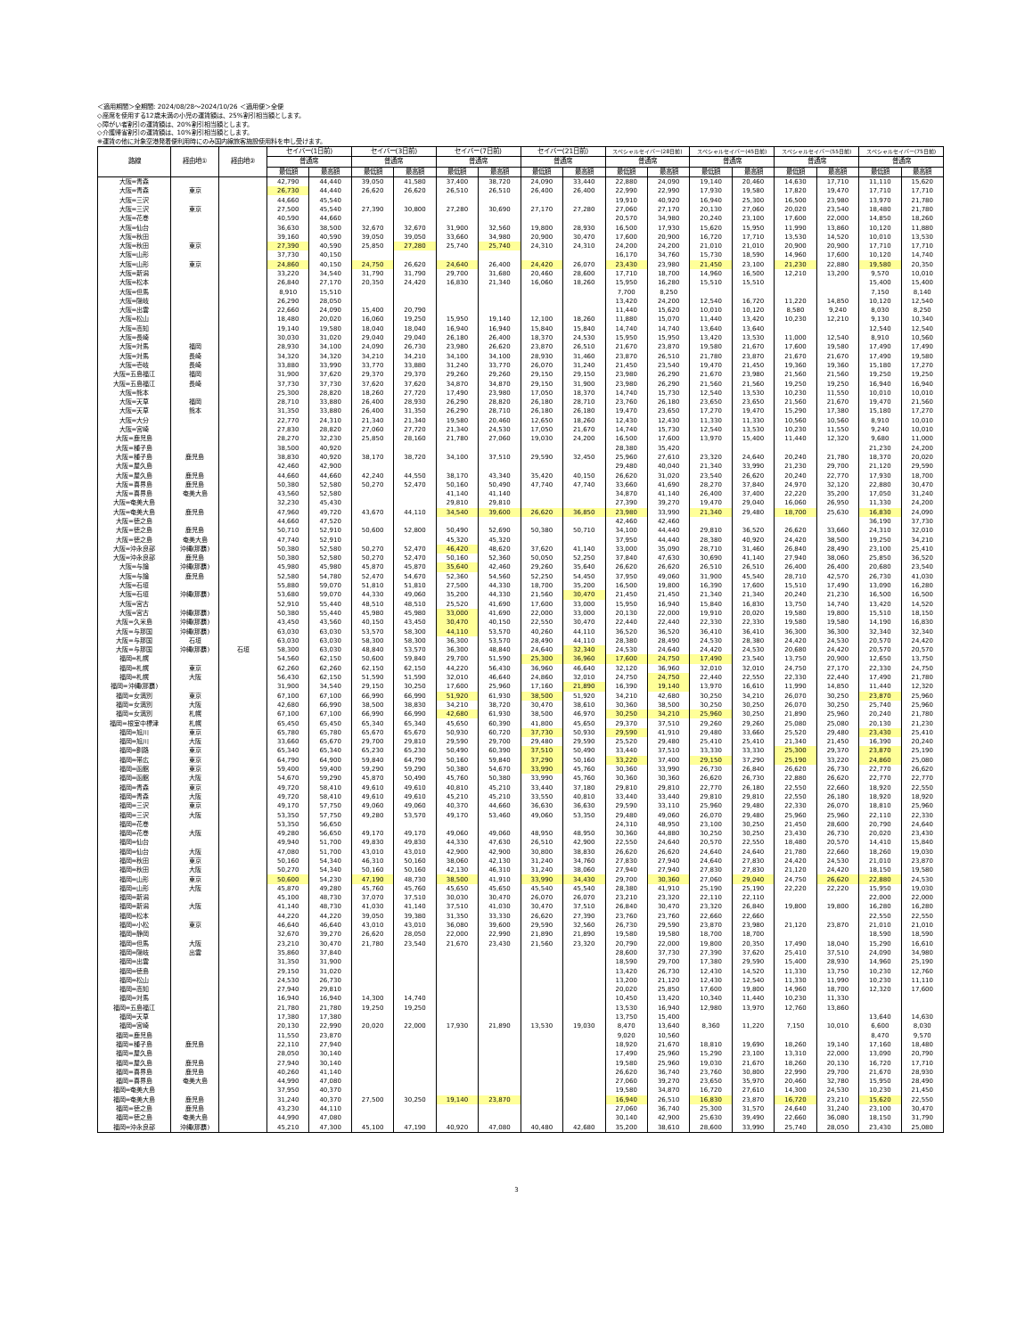＜適用期間＞全期間: 2024/08/28～2024/10/26 ＜適用便＞全便
◇座席を使用する12歳未満の小児の運賃額は、25%割引相当額とします。
◇障がい者割引の運賃額は、20%割引相当額とします。
◇介護帰省割引の運賃額は、10%割引相当額とします。
※運賃の他に対象空港発着便利用時にのみ国内線旅客施設使用料を申し受けます。
| 路線 | 経由地① | 経由地② | セイバー(1日前) | | セイバー(3日前) | | セイバー(7日前) | | セイバー(21日前) | | スペシャルセイバー(28日前) | | スペシャルセイバー(45日前) | | スペシャルセイバー(55日前) | | スペシャルセイバー(75日前) | |
| --- | --- | --- | --- | --- | --- | --- | --- | --- | --- | --- | --- | --- | --- | --- | --- | --- | --- | --- |
| | | | 普通席 | | 普通席 | | 普通席 | | 普通席 | | 普通席 | | 普通席 | | 普通席 | | 普通席 | |
| | | | 最低額 | 最高額 | 最低額 | 最高額 | 最低額 | 最高額 | 最低額 | 最高額 | 最低額 | 最高額 | 最低額 | 最高額 | 最低額 | 最高額 | 最低額 | 最高額 |
| 大阪=青森 | | | 42,790 | 44,440 | 39,050 | 41,580 | 37,400 | 38,720 | 24,090 | 33,440 | 22,880 | 24,090 | 19,140 | 20,460 | 14,630 | 17,710 | 11,110 | 15,620 |
| 大阪=青森 | 東京 | | 26,730 | 44,440 | 26,620 | 26,620 | 26,510 | 26,510 | 26,400 | 26,400 | 22,990 | 22,990 | 17,930 | 19,580 | 17,820 | 19,470 | 17,710 | 17,710 |
| 大阪=三沢 | | | 44,660 | 45,540 | | | | | | | 19,910 | 40,920 | 16,940 | 25,300 | 16,500 | 23,980 | 13,970 | 21,780 |
| 大阪=三沢 | 東京 | | 27,500 | 45,540 | 27,390 | 30,800 | 27,280 | 30,690 | 27,170 | 27,280 | 27,060 | 27,170 | 20,130 | 27,060 | 20,020 | 23,540 | 18,480 | 21,780 |
| 大阪=花巻 | | | 40,590 | 44,660 | | | | | | | 20,570 | 34,980 | 20,240 | 23,100 | 17,600 | 22,000 | 14,850 | 18,260 |
| 大阪=仙台 | | | 36,630 | 38,500 | 32,670 | 32,670 | 31,900 | 32,560 | 19,800 | 28,930 | 16,500 | 17,930 | 15,620 | 15,950 | 11,990 | 13,860 | 10,120 | 11,880 |
| 大阪=秋田 | | | 39,160 | 40,590 | 39,050 | 39,050 | 33,660 | 34,980 | 20,900 | 30,470 | 17,600 | 20,900 | 16,720 | 17,710 | 13,530 | 14,520 | 10,010 | 13,530 |
| 大阪=秋田 | 東京 | | 27,390 | 40,590 | 25,850 | 27,280 | 25,740 | 25,740 | 24,310 | 24,310 | 24,200 | 24,200 | 21,010 | 21,010 | 20,900 | 20,900 | 17,710 | 17,710 |
| 大阪=山形 | | | 37,730 | 40,150 | | | | | | | 16,170 | 34,760 | 15,730 | 18,590 | 14,960 | 17,600 | 10,120 | 14,740 |
| 大阪=山形 | 東京 | | 24,860 | 40,150 | 24,750 | 26,620 | 24,640 | 26,400 | 24,420 | 26,070 | 23,430 | 23,980 | 21,450 | 23,100 | 21,230 | 22,880 | 19,580 | 20,350 |
| 大阪=新潟 | | | 33,220 | 34,540 | 31,790 | 31,790 | 29,700 | 31,680 | 20,460 | 28,600 | 17,710 | 18,700 | 14,960 | 16,500 | 12,210 | 13,200 | 9,570 | 10,010 |
| 大阪=松本 | | | 26,840 | 27,170 | 20,350 | 24,420 | 16,830 | 21,340 | 16,060 | 18,260 | 15,950 | 16,280 | 15,510 | 15,510 | | | 15,400 | 15,400 |
| 大阪=但馬 | | | 8,910 | 15,510 | | | | | | | 7,700 | 8,250 | | | | | 7,150 | 8,140 |
| 大阪=隠岐 | | | 26,290 | 28,050 | | | | | | | 13,420 | 24,200 | 12,540 | 16,720 | 11,220 | 14,850 | 10,120 | 12,540 |
| 大阪=出雲 | | | 22,660 | 24,090 | 15,400 | 20,790 | | | | | 11,440 | 15,620 | 10,010 | 10,120 | 8,580 | 9,240 | 8,030 | 8,250 |
| 大阪=松山 | | | 18,480 | 20,020 | 16,060 | 19,250 | 15,950 | 19,140 | 12,100 | 18,260 | 11,880 | 15,070 | 11,440 | 13,420 | 10,230 | 12,210 | 9,130 | 10,340 |
| 大阪=高知 | | | 19,140 | 19,580 | 18,040 | 18,040 | 16,940 | 16,940 | 15,840 | 15,840 | 14,740 | 14,740 | 13,640 | 13,640 | | | 12,540 | 12,540 |
| 大阪=長崎 | | | 30,030 | 31,020 | 29,040 | 29,040 | 26,180 | 26,400 | 18,370 | 24,530 | 15,950 | 15,950 | 13,420 | 13,530 | 11,000 | 12,540 | 8,910 | 10,560 |
| 大阪=対馬 | 福岡 | | 28,930 | 34,100 | 24,090 | 26,730 | 23,980 | 26,620 | 23,870 | 26,510 | 21,670 | 23,870 | 19,580 | 21,670 | 17,600 | 19,580 | 17,490 | 17,490 |
| 大阪=対馬 | 長崎 | | 34,320 | 34,320 | 34,210 | 34,210 | 34,100 | 34,100 | 28,930 | 31,460 | 23,870 | 26,510 | 21,780 | 23,870 | 21,670 | 21,670 | 17,490 | 19,580 |
| 大阪=壱岐 | 長崎 | | 33,880 | 33,990 | 33,770 | 33,880 | 31,240 | 33,770 | 26,070 | 31,240 | 21,450 | 23,540 | 19,470 | 21,450 | 19,360 | 19,360 | 15,180 | 17,270 |
| 大阪=五島福江 | 福岡 | | 31,900 | 37,620 | 29,370 | 29,370 | 29,260 | 29,260 | 29,150 | 29,150 | 23,980 | 26,290 | 21,670 | 23,980 | 21,560 | 21,560 | 19,250 | 19,250 |
| 大阪=五島福江 | 長崎 | | 37,730 | 37,730 | 37,620 | 37,620 | 34,870 | 34,870 | 29,150 | 31,900 | 23,980 | 26,290 | 21,560 | 21,560 | 19,250 | 19,250 | 16,940 | 16,940 |
| 大阪=熊本 | | | 25,300 | 28,820 | 18,260 | 27,720 | 17,490 | 23,980 | 17,050 | 18,370 | 14,740 | 15,730 | 12,540 | 13,530 | 10,230 | 11,550 | 10,010 | 10,010 |
| 大阪=天草 | 福岡 | | 28,710 | 33,880 | 26,400 | 28,930 | 26,290 | 28,820 | 26,180 | 28,710 | 23,760 | 26,180 | 23,650 | 23,650 | 21,560 | 21,670 | 19,470 | 21,560 |
| 大阪=天草 | 熊本 | | 31,350 | 33,880 | 26,400 | 31,350 | 26,290 | 28,710 | 26,180 | 26,180 | 19,470 | 23,650 | 17,270 | 19,470 | 15,290 | 17,380 | 15,180 | 17,270 |
| 大阪=大分 | | | 22,770 | 24,310 | 21,340 | 21,340 | 19,580 | 20,460 | 12,650 | 18,260 | 12,430 | 12,430 | 11,330 | 11,330 | 10,560 | 10,560 | 8,910 | 10,010 |
| 大阪=宮崎 | | | 27,830 | 28,820 | 27,060 | 27,720 | 21,340 | 24,530 | 17,050 | 21,670 | 14,740 | 15,730 | 12,540 | 13,530 | 10,230 | 11,550 | 9,240 | 10,010 |
| 大阪=鹿児島 | | | 28,270 | 32,230 | 25,850 | 28,160 | 21,780 | 27,060 | 19,030 | 24,200 | 16,500 | 17,600 | 13,970 | 15,400 | 11,440 | 12,320 | 9,680 | 11,000 |
| 大阪=種子島 | | | 38,500 | 40,920 | | | | | | | 28,380 | 35,420 | | | | | 21,230 | 24,200 |
| 大阪=種子島 | 鹿児島 | | 38,830 | 40,920 | 38,170 | 38,720 | 34,100 | 37,510 | 29,590 | 32,450 | 25,960 | 27,610 | 23,320 | 24,640 | 20,240 | 21,780 | 18,370 | 20,020 |
| 大阪=屋久島 | | | 42,460 | 42,900 | | | | | | | 29,480 | 40,040 | 21,340 | 33,990 | 21,230 | 29,700 | 21,120 | 29,590 |
| 大阪=屋久島 | 鹿児島 | | 44,660 | 44,660 | 42,240 | 44,550 | 38,170 | 43,340 | 35,420 | 40,150 | 26,620 | 31,020 | 23,540 | 26,620 | 20,240 | 22,770 | 17,930 | 18,700 |
| 大阪=喜界島 | 鹿児島 | | 50,380 | 52,580 | 50,270 | 52,470 | 50,160 | 50,490 | 47,740 | 47,740 | 33,660 | 41,690 | 28,270 | 37,840 | 24,970 | 32,120 | 22,880 | 30,470 |
| 大阪=喜界島 | 奄美大島 | | 43,560 | 52,580 | | | 41,140 | 41,140 | | | 34,870 | 41,140 | 26,400 | 37,400 | 22,220 | 35,200 | 17,050 | 31,240 |
| 大阪=奄美大島 | | | 32,230 | 45,430 | | | 29,810 | 29,810 | | | 27,390 | 39,270 | 19,470 | 29,040 | 16,060 | 26,950 | 11,330 | 24,200 |
| 大阪=奄美大島 | 鹿児島 | | 47,960 | 49,720 | 43,670 | 44,110 | 34,540 | 39,600 | 26,620 | 36,850 | 23,980 | 33,990 | 21,340 | 29,480 | 18,700 | 25,630 | 16,830 | 24,090 |
| 大阪=徳之島 | | | 44,660 | 47,520 | | | | | | | 42,460 | 42,460 | | | | | 36,190 | 37,730 |
| 大阪=徳之島 | 鹿児島 | | 50,710 | 52,910 | 50,600 | 52,800 | 50,490 | 52,690 | 50,380 | 50,710 | 34,100 | 44,440 | 29,810 | 36,520 | 26,620 | 33,660 | 24,310 | 32,010 |
| 大阪=徳之島 | 奄美大島 | | 47,740 | 52,910 | | | 45,320 | 45,320 | | | 37,950 | 44,440 | 28,380 | 40,920 | 24,420 | 38,500 | 19,250 | 34,210 |
| 大阪=沖永良部 | 沖縄(那覇) | | 50,380 | 52,580 | 50,270 | 52,470 | 46,420 | 48,620 | 37,620 | 41,140 | 33,000 | 35,090 | 28,710 | 31,460 | 26,840 | 28,490 | 23,100 | 25,410 |
| 大阪=沖永良部 | 鹿児島 | | 50,380 | 52,580 | 50,270 | 52,470 | 50,160 | 52,360 | 50,050 | 52,250 | 37,840 | 47,630 | 30,690 | 41,140 | 27,940 | 38,060 | 25,850 | 36,520 |
| 大阪=与論 | 沖縄(那覇) | | 45,980 | 45,980 | 45,870 | 45,870 | 35,640 | 42,460 | 29,260 | 35,640 | 26,620 | 26,620 | 26,510 | 26,510 | 26,400 | 26,400 | 20,680 | 23,540 |
| 大阪=与論 | 鹿児島 | | 52,580 | 54,780 | 52,470 | 54,670 | 52,360 | 54,560 | 52,250 | 54,450 | 37,950 | 49,060 | 31,900 | 45,540 | 28,710 | 42,570 | 26,730 | 41,030 |
| 大阪=石垣 | | | 55,880 | 59,070 | 51,810 | 51,810 | 27,500 | 44,330 | 18,700 | 35,200 | 16,500 | 19,800 | 16,390 | 17,600 | 15,510 | 17,490 | 13,090 | 16,280 |
| 大阪=石垣 | 沖縄(那覇) | | 53,680 | 59,070 | 44,330 | 49,060 | 35,200 | 44,330 | 21,560 | 30,470 | 21,450 | 21,450 | 21,340 | 21,340 | 20,240 | 21,230 | 16,500 | 16,500 |
| 大阪=宮古 | | | 52,910 | 55,440 | 48,510 | 48,510 | 25,520 | 41,690 | 17,600 | 33,000 | 15,950 | 16,940 | 15,840 | 16,830 | 13,750 | 14,740 | 13,420 | 14,520 |
| 大阪=宮古 | 沖縄(那覇) | | 50,380 | 55,440 | 45,980 | 45,980 | 33,000 | 41,690 | 22,000 | 33,000 | 20,130 | 22,000 | 19,910 | 20,020 | 19,580 | 19,800 | 15,510 | 18,150 |
| 大阪=久米島 | 沖縄(那覇) | | 43,450 | 43,560 | 40,150 | 43,450 | 30,470 | 40,150 | 22,550 | 30,470 | 22,440 | 22,440 | 22,330 | 22,330 | 19,580 | 19,580 | 14,190 | 16,830 |
| 大阪=与那国 | 沖縄(那覇) | | 63,030 | 63,030 | 53,570 | 58,300 | 44,110 | 53,570 | 40,260 | 44,110 | 36,520 | 36,520 | 36,410 | 36,410 | 36,300 | 36,300 | 32,340 | 32,340 |
| 大阪=与那国 | 石垣 | | 63,030 | 63,030 | 58,300 | 58,300 | 36,300 | 53,570 | 28,490 | 44,110 | 28,380 | 28,490 | 24,530 | 28,380 | 24,420 | 24,530 | 20,570 | 24,420 |
| 大阪=与那国 | 沖縄(那覇) | 石垣 | 58,300 | 63,030 | 48,840 | 53,570 | 36,300 | 48,840 | 24,640 | 32,340 | 24,530 | 24,640 | 24,420 | 24,530 | 20,680 | 24,420 | 20,570 | 20,570 |
| 福岡=札幌 | | | 54,560 | 62,150 | 50,600 | 59,840 | 29,700 | 51,590 | 25,300 | 36,960 | 17,600 | 24,750 | 17,490 | 23,540 | 13,750 | 20,900 | 12,650 | 13,750 |
| 福岡=札幌 | 東京 | | 62,260 | 62,260 | 62,150 | 62,150 | 44,220 | 56,430 | 36,960 | 46,640 | 32,120 | 36,960 | 32,010 | 32,010 | 24,750 | 27,170 | 22,330 | 24,750 |
| 福岡=札幌 | 大阪 | | 56,430 | 62,150 | 51,590 | 51,590 | 32,010 | 46,640 | 24,860 | 32,010 | 24,750 | 24,750 | 22,440 | 22,550 | 22,330 | 22,440 | 17,490 | 21,780 |
| 福岡=沖縄(那覇) | | | 31,900 | 34,540 | 29,150 | 30,250 | 17,600 | 25,960 | 17,160 | 21,890 | 16,390 | 19,140 | 13,970 | 16,610 | 11,990 | 14,850 | 11,440 | 12,320 |
| 福岡=女満別 | 東京 | | 67,100 | 67,100 | 66,990 | 66,990 | 51,920 | 61,930 | 38,500 | 51,920 | 34,210 | 42,680 | 30,250 | 34,210 | 26,070 | 30,250 | 23,870 | 25,960 |
| 福岡=女満別 | 大阪 | | 42,680 | 66,990 | 38,500 | 38,830 | 34,210 | 38,720 | 30,470 | 38,610 | 30,360 | 38,500 | 30,250 | 30,250 | 26,070 | 30,250 | 25,740 | 25,960 |
| 福岡=女満別 | 札幌 | | 67,100 | 67,100 | 66,990 | 66,990 | 42,680 | 61,930 | 38,500 | 46,970 | 30,250 | 34,210 | 25,960 | 30,250 | 21,890 | 25,960 | 20,240 | 21,780 |
| 福岡=根室中標津 | 札幌 | | 65,450 | 65,450 | 65,340 | 65,340 | 45,650 | 60,390 | 41,800 | 45,650 | 29,370 | 37,510 | 29,260 | 29,260 | 25,080 | 25,080 | 20,130 | 21,230 |
| 福岡=旭川 | 東京 | | 65,780 | 65,780 | 65,670 | 65,670 | 50,930 | 60,720 | 37,730 | 50,930 | 29,590 | 41,910 | 29,480 | 33,660 | 25,520 | 29,480 | 23,430 | 25,410 |
| 福岡=旭川 | 大阪 | | 33,660 | 65,670 | 29,700 | 29,810 | 29,590 | 29,700 | 29,480 | 29,590 | 25,520 | 29,480 | 25,410 | 25,410 | 21,340 | 21,450 | 16,390 | 20,240 |
| 福岡=釧路 | 東京 | | 65,340 | 65,340 | 65,230 | 65,230 | 50,490 | 60,390 | 37,510 | 50,490 | 33,440 | 37,510 | 33,330 | 33,330 | 25,300 | 29,370 | 23,870 | 25,190 |
| 福岡=帯広 | 東京 | | 64,790 | 64,900 | 59,840 | 64,790 | 50,160 | 59,840 | 37,290 | 50,160 | 33,220 | 37,400 | 29,150 | 37,290 | 25,190 | 33,220 | 24,860 | 25,080 |
| 福岡=函館 | 東京 | | 59,400 | 59,400 | 59,290 | 59,290 | 50,380 | 54,670 | 33,990 | 45,760 | 30,360 | 33,990 | 26,730 | 26,840 | 26,620 | 26,730 | 22,770 | 26,620 |
| 福岡=函館 | 大阪 | | 54,670 | 59,290 | 45,870 | 50,490 | 45,760 | 50,380 | 33,990 | 45,760 | 30,360 | 30,360 | 26,620 | 26,730 | 22,880 | 26,620 | 22,770 | 22,770 |
| 福岡=青森 | 東京 | | 49,720 | 58,410 | 49,610 | 49,610 | 40,810 | 45,210 | 33,440 | 37,180 | 29,810 | 29,810 | 22,770 | 26,180 | 22,550 | 22,660 | 18,920 | 22,550 |
| 福岡=青森 | 大阪 | | 49,720 | 58,410 | 49,610 | 49,610 | 45,210 | 45,210 | 33,550 | 40,810 | 33,440 | 33,440 | 29,810 | 29,810 | 22,550 | 26,180 | 18,920 | 18,920 |
| 福岡=三沢 | 東京 | | 49,170 | 57,750 | 49,060 | 49,060 | 40,370 | 44,660 | 36,630 | 36,630 | 29,590 | 33,110 | 25,960 | 29,480 | 22,330 | 26,070 | 18,810 | 25,960 |
| 福岡=三沢 | 大阪 | | 53,350 | 57,750 | 49,280 | 53,570 | 49,170 | 53,460 | 49,060 | 53,350 | 29,480 | 49,060 | 26,070 | 29,480 | 25,960 | 25,960 | 22,110 | 22,330 |
| 福岡=花巻 | | | 53,350 | 56,650 | | | | | | | 24,310 | 48,950 | 23,100 | 30,250 | 21,450 | 28,600 | 20,790 | 24,640 |
| 福岡=花巻 | 大阪 | | 49,280 | 56,650 | 49,170 | 49,170 | 49,060 | 49,060 | 48,950 | 48,950 | 30,360 | 44,880 | 30,250 | 30,250 | 23,430 | 26,730 | 20,020 | 23,430 |
| 福岡=仙台 | | | 49,940 | 51,700 | 49,830 | 49,830 | 44,330 | 47,630 | 26,510 | 42,900 | 22,550 | 24,640 | 20,570 | 22,550 | 18,480 | 20,570 | 14,410 | 15,840 |
| 福岡=仙台 | 大阪 | | 47,080 | 51,700 | 43,010 | 43,010 | 42,900 | 42,900 | 30,800 | 38,830 | 26,620 | 26,620 | 24,640 | 24,640 | 21,780 | 22,660 | 18,260 | 19,030 |
| 福岡=秋田 | 東京 | | 50,160 | 54,340 | 46,310 | 50,160 | 38,060 | 42,130 | 31,240 | 34,760 | 27,830 | 27,940 | 24,640 | 27,830 | 24,420 | 24,530 | 21,010 | 23,870 |
| 福岡=秋田 | 大阪 | | 50,270 | 54,340 | 50,160 | 50,160 | 42,130 | 46,310 | 31,240 | 38,060 | 27,940 | 27,940 | 27,830 | 27,830 | 21,120 | 24,420 | 18,150 | 19,580 |
| 福岡=山形 | 東京 | | 50,600 | 54,230 | 47,190 | 48,730 | 38,500 | 41,910 | 33,990 | 34,430 | 29,700 | 30,360 | 27,060 | 29,040 | 24,750 | 26,620 | 22,880 | 24,530 |
| 福岡=山形 | 大阪 | | 45,870 | 49,280 | 45,760 | 45,760 | 45,650 | 45,650 | 45,540 | 45,540 | 28,380 | 41,910 | 25,190 | 25,190 | 22,220 | 22,220 | 15,950 | 19,030 |
| 福岡=新潟 | | | 45,100 | 48,730 | 37,070 | 37,510 | 30,030 | 30,470 | 26,070 | 26,070 | 23,210 | 23,320 | 22,110 | 22,110 | | | 22,000 | 22,000 |
| 福岡=新潟 | 大阪 | | 41,140 | 48,730 | 41,030 | 41,140 | 37,510 | 41,030 | 30,470 | 37,510 | 26,840 | 30,470 | 23,320 | 26,840 | 19,800 | 19,800 | 16,280 | 16,280 |
| 福岡=松本 | | | 44,220 | 44,220 | 39,050 | 39,380 | 31,350 | 33,330 | 26,620 | 27,390 | 23,760 | 23,760 | 22,660 | 22,660 | | | 22,550 | 22,550 |
| 福岡=小松 | 東京 | | 46,640 | 46,640 | 43,010 | 43,010 | 36,080 | 39,600 | 29,590 | 32,560 | 26,730 | 29,590 | 23,870 | 23,980 | 21,120 | 23,870 | 21,010 | 21,010 |
| 福岡=静岡 | | | 32,670 | 39,270 | 26,620 | 28,050 | 22,000 | 22,990 | 21,890 | 21,890 | 19,580 | 19,580 | 18,700 | 18,700 | | | 18,590 | 18,590 |
| 福岡=但馬 | 大阪 | | 23,210 | 30,470 | 21,780 | 23,540 | 21,670 | 23,430 | 21,560 | 23,320 | 20,790 | 22,000 | 19,800 | 20,350 | 17,490 | 18,040 | 15,290 | 16,610 |
| 福岡=隠岐 | 出雲 | | 35,860 | 37,840 | | | | | | | 28,600 | 37,730 | 27,390 | 37,620 | 25,410 | 37,510 | 24,090 | 34,980 |
| 福岡=出雲 | | | 31,350 | 31,900 | | | | | | | 18,590 | 29,700 | 17,380 | 29,590 | 15,400 | 28,930 | 14,960 | 25,190 |
| 福岡=徳島 | | | 29,150 | 31,020 | | | | | | | 13,420 | 26,730 | 12,430 | 14,520 | 11,330 | 13,750 | 10,230 | 12,760 |
| 福岡=松山 | | | 24,530 | 26,730 | | | | | | | 13,200 | 21,120 | 12,430 | 12,540 | 11,330 | 11,990 | 10,230 | 11,110 |
| 福岡=高知 | | | 27,940 | 29,810 | | | | | | | 20,020 | 25,850 | 17,600 | 19,800 | 14,960 | 18,700 | 12,320 | 17,600 |
| 福岡=対馬 | | | 16,940 | 16,940 | 14,300 | 14,740 | | | | | 10,450 | 13,420 | 10,340 | 11,440 | 10,230 | 11,330 | | |
| 福岡=五島福江 | | | 21,780 | 21,780 | 19,250 | 19,250 | | | | | 13,530 | 16,940 | 12,980 | 13,970 | 12,760 | 13,860 | | |
| 福岡=天草 | | | 17,380 | 17,380 | | | | | | | 13,750 | 15,400 | | | | | 13,640 | 14,630 |
| 福岡=宮崎 | | | 20,130 | 22,990 | 20,020 | 22,000 | 17,930 | 21,890 | 13,530 | 19,030 | 8,470 | 13,640 | 8,360 | 11,220 | 7,150 | 10,010 | 6,600 | 8,030 |
| 福岡=鹿児島 | | | 11,550 | 23,870 | | | | | | | 9,020 | 10,560 | | | | | 8,470 | 9,570 |
| 福岡=種子島 | 鹿児島 | | 22,110 | 27,940 | | | | | | | 18,920 | 21,670 | 18,810 | 19,690 | 18,260 | 19,140 | 17,160 | 18,480 |
| 福岡=屋久島 | | | 28,050 | 30,140 | | | | | | | 17,490 | 25,960 | 15,290 | 23,100 | 13,310 | 22,000 | 13,090 | 20,790 |
| 福岡=屋久島 | 鹿児島 | | 27,940 | 30,140 | | | | | | | 19,580 | 25,960 | 19,030 | 21,670 | 18,260 | 20,130 | 16,720 | 17,710 |
| 福岡=喜界島 | 鹿児島 | | 40,260 | 41,140 | | | | | | | 26,620 | 36,740 | 23,760 | 30,800 | 22,990 | 29,700 | 21,670 | 28,930 |
| 福岡=喜界島 | 奄美大島 | | 44,990 | 47,080 | | | | | | | 27,060 | 39,270 | 23,650 | 35,970 | 20,460 | 32,780 | 15,950 | 28,490 |
| 福岡=奄美大島 | | | 37,950 | 40,370 | | | | | | | 19,580 | 34,870 | 16,720 | 27,610 | 14,300 | 24,530 | 10,230 | 21,450 |
| 福岡=奄美大島 | 鹿児島 | | 31,240 | 40,370 | 27,500 | 30,250 | 19,140 | 23,870 | | | 16,940 | 26,510 | 16,830 | 23,870 | 16,720 | 23,210 | 15,620 | 22,550 |
| 福岡=徳之島 | 鹿児島 | | 43,230 | 44,110 | | | | | | | 27,060 | 36,740 | 25,300 | 31,570 | 24,640 | 31,240 | 23,100 | 30,470 |
| 福岡=徳之島 | 奄美大島 | | 44,990 | 47,080 | | | | | | | 30,140 | 42,900 | 25,630 | 39,490 | 22,660 | 36,080 | 18,150 | 31,790 |
| 福岡=沖永良部 | 沖縄(那覇) | | 45,210 | 47,300 | 45,100 | 47,190 | 40,920 | 47,080 | 40,480 | 42,680 | 35,200 | 38,610 | 28,600 | 33,990 | 25,740 | 28,050 | 23,430 | 25,080 |
3